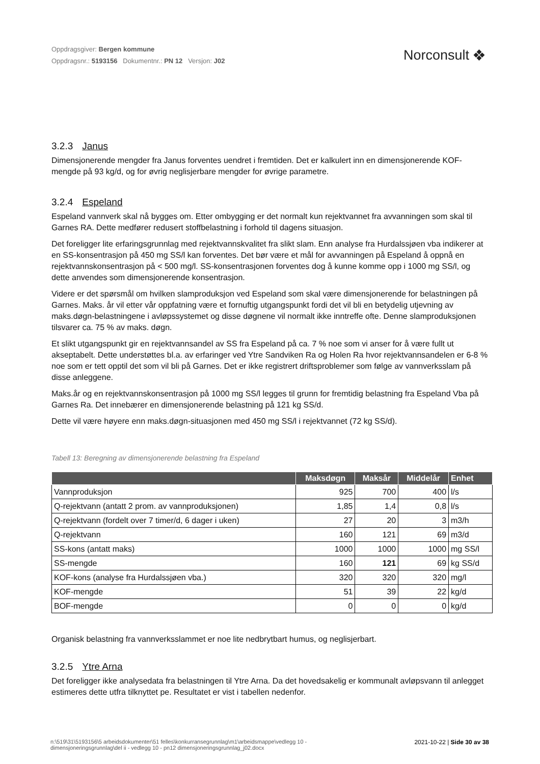Oppdragsgiver: Bergen kommune
Oppdragsnr.: 5193156 Dokumentnr.: PN 12 Versjon: J02
Norconsult ❖
3.2.3 Janus
Dimensjonerende mengder fra Janus forventes uendret i fremtiden. Det er kalkulert inn en dimensjonerende KOF-mengde på 93 kg/d, og for øvrig neglisjerbare mengder for øvrige parametre.
3.2.4 Espeland
Espeland vannverk skal nå bygges om. Etter ombygging er det normalt kun rejektvannet fra avvanningen som skal til Garnes RA. Dette medfører redusert stoffbelastning i forhold til dagens situasjon.
Det foreligger lite erfaringsgrunnlag med rejektvannskvalitet fra slikt slam. Enn analyse fra Hurdalssjøen vba indikerer at en SS-konsentrasjon på 450 mg SS/l kan forventes. Det bør være et mål for avvanningen på Espeland å oppnå en rejektvannskonsentrasjon på < 500 mg/l. SS-konsentrasjonen forventes dog å kunne komme opp i 1000 mg SS/l, og dette anvendes som dimensjonerende konsentrasjon.
Videre er det spørsmål om hvilken slamproduksjon ved Espeland som skal være dimensjonerende for belastningen på Garnes. Maks. år vil etter vår oppfatning være et fornuftig utgangspunkt fordi det vil bli en betydelig utjevning av maks.døgn-belastningene i avløpssystemet og disse døgnene vil normalt ikke inntreffe ofte. Denne slamproduksjonen tilsvarer ca. 75 % av maks. døgn.
Et slikt utgangspunkt gir en rejektvannsandel av SS fra Espeland på ca. 7 % noe som vi anser for å være fullt ut akseptabelt. Dette understøttes bl.a. av erfaringer ved Ytre Sandviken Ra og Holen Ra hvor rejektvannsandelen er 6-8 % noe som er tett opptil det som vil bli på Garnes. Det er ikke registrert driftsproblemer som følge av vannverksslam på disse anleggene.
Maks.år og en rejektvannskonsentrasjon på 1000 mg SS/l legges til grunn for fremtidig belastning fra Espeland Vba på Garnes Ra. Det innebærer en dimensjonerende belastning på 121 kg SS/d.
Dette vil være høyere enn maks.døgn-situasjonen med 450 mg SS/l i rejektvannet (72 kg SS/d).
Tabell 13: Beregning av dimensjonerende belastning fra Espeland
| | Maksdøgn | Maksår | Middelår | Enhet |
| --- | --- | --- | --- | --- |
| Vannproduksjon | 925 | 700 | 400 | l/s |
| Q-rejektvann (antatt 2 prom. av vannproduksjonen) | 1,85 | 1,4 | 0,8 | l/s |
| Q-rejektvann (fordelt over 7 timer/d, 6 dager i uken) | 27 | 20 | 3 | m3/h |
| Q-rejektvann | 160 | 121 | 69 | m3/d |
| SS-kons (antatt maks) | 1000 | 1000 | 1000 | mg SS/l |
| SS-mengde | 160 | 121 | 69 | kg SS/d |
| KOF-kons (analyse fra Hurdalssjøen vba.) | 320 | 320 | 320 | mg/l |
| KOF-mengde | 51 | 39 | 22 | kg/d |
| BOF-mengde | 0 | 0 | 0 | kg/d |
Organisk belastning fra vannverksslammet er noe lite nedbrytbart humus, og neglisjerbart.
3.2.5 Ytre Arna
Det foreligger ikke analysedata fra belastningen til Ytre Arna. Da det hovedsakelig er kommunalt avløpsvann til anlegget estimeres dette utfra tilknyttet pe. Resultatet er vist i tabellen nedenfor.
n:\519\31\5193156\5 arbeidsdokumenter\51 felles\konkurransegrunnlag\m1\arbeidsmappe\vedlegg 10 -
dimensjoneringsgrunnlag\del ii - vedlegg 10 - pn12 dimensjoneringsgrunnlag_j02.docx
2021-10-22 | Side 30 av 38